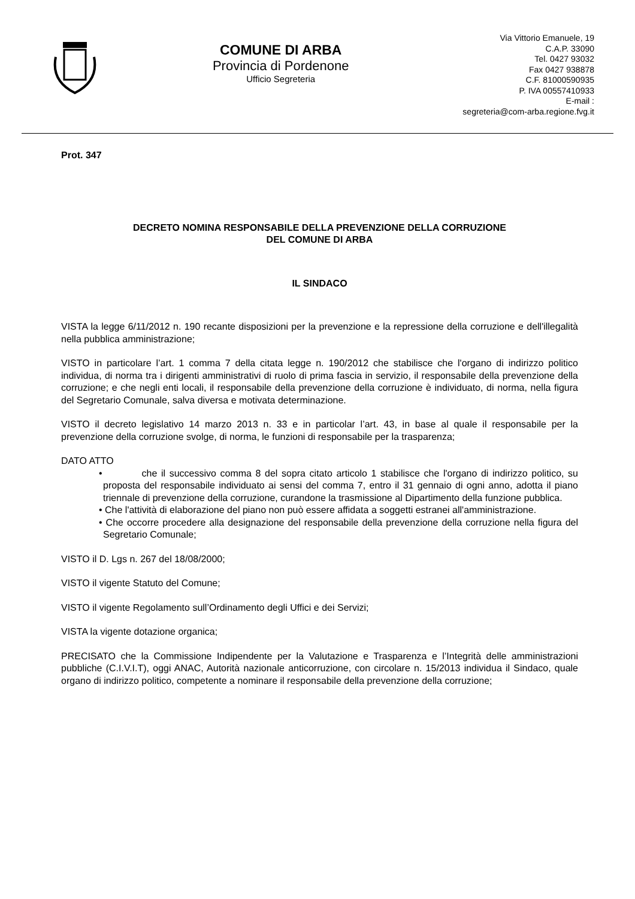COMUNE DI ARBA
Provincia di Pordenone
Ufficio Segreteria
Via Vittorio Emanuele, 19
C.A.P. 33090
Tel. 0427 93032
Fax 0427 938878
C.F. 81000590935
P. IVA 00557410933
E-mail :
segreteria@com-arba.regione.fvg.it
Prot. 347
DECRETO NOMINA RESPONSABILE DELLA PREVENZIONE DELLA CORRUZIONE
DEL COMUNE DI ARBA
IL SINDACO
VISTA la legge 6/11/2012 n. 190 recante disposizioni per la prevenzione e la repressione della corruzione e dell'illegalità nella pubblica amministrazione;
VISTO in particolare l’art. 1 comma 7 della citata legge n. 190/2012 che stabilisce che l'organo di indirizzo politico individua, di norma tra i dirigenti amministrativi di ruolo di prima fascia in servizio, il responsabile della prevenzione della corruzione; e che negli enti locali, il responsabile della prevenzione della corruzione è individuato, di norma, nella figura del Segretario Comunale, salva diversa e motivata determinazione.
VISTO il decreto legislativo 14 marzo 2013 n. 33 e in particolar l’art. 43, in base al quale il responsabile per la prevenzione della corruzione svolge, di norma, le funzioni di responsabile per la trasparenza;
DATO ATTO
• che il successivo comma 8 del sopra citato articolo 1 stabilisce che l'organo di indirizzo politico, su proposta del responsabile individuato ai sensi del comma 7, entro il 31 gennaio di ogni anno, adotta il piano triennale di prevenzione della corruzione, curandone la trasmissione al Dipartimento della funzione pubblica.
• Che l'attività di elaborazione del piano non può essere affidata a soggetti estranei all'amministrazione.
• Che occorre procedere alla designazione del responsabile della prevenzione della corruzione nella figura del Segretario Comunale;
VISTO il D. Lgs n. 267 del 18/08/2000;
VISTO il vigente Statuto del Comune;
VISTO il vigente Regolamento sull’Ordinamento degli Uffici e dei Servizi;
VISTA la vigente dotazione organica;
PRECISATO che la Commissione Indipendente per la Valutazione e Trasparenza e l’Integrità delle amministrazioni pubbliche (C.I.V.I.T), oggi ANAC, Autorità nazionale anticorruzione, con circolare n. 15/2013 individua il Sindaco, quale organo di indirizzo politico, competente a nominare il responsabile della prevenzione della corruzione;